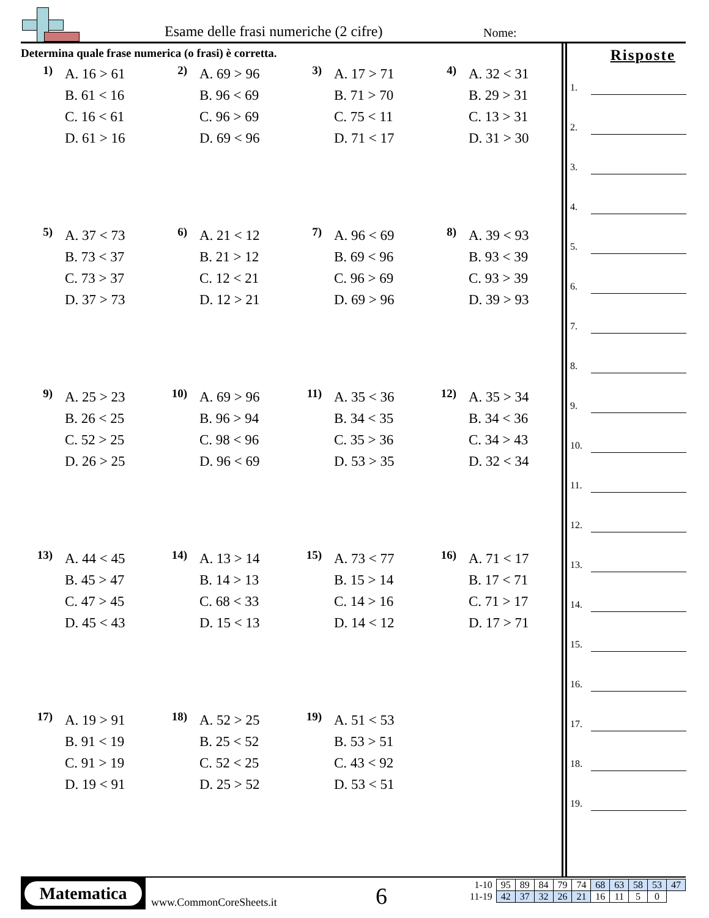Esame delle frasi numeriche (2 cifre)
Nome:
Determina quale frase numerica (o frasi) è corretta.
1)
A. 16 > 61
B. 61 < 16
C. 16 < 61
D. 61 > 16
2)
A. 69 > 96
B. 96 < 69
C. 96 > 69
D. 69 < 96
3)
A. 17 > 71
B. 71 > 70
C. 75 < 11
D. 71 < 17
4)
A. 32 < 31
B. 29 > 31
C. 13 > 31
D. 31 > 30
5)
A. 37 < 73
B. 73 < 37
C. 73 > 37
D. 37 > 73
6)
A. 21 < 12
B. 21 > 12
C. 12 < 21
D. 12 > 21
7)
A. 96 < 69
B. 69 < 96
C. 96 > 69
D. 69 > 96
8)
A. 39 < 93
B. 93 < 39
C. 93 > 39
D. 39 > 93
9)
A. 25 > 23
B. 26 < 25
C. 52 > 25
D. 26 > 25
10)
A. 69 > 96
B. 96 > 94
C. 98 < 96
D. 96 < 69
11)
A. 35 < 36
B. 34 < 35
C. 35 > 36
D. 53 > 35
12)
A. 35 > 34
B. 34 < 36
C. 34 > 43
D. 32 < 34
13)
A. 44 < 45
B. 45 > 47
C. 47 > 45
D. 45 < 43
14)
A. 13 > 14
B. 14 > 13
C. 68 < 33
D. 15 < 13
15)
A. 73 < 77
B. 15 > 14
C. 14 > 16
D. 14 < 12
16)
A. 71 < 17
B. 17 < 71
C. 71 > 17
D. 17 > 71
17)
A. 19 > 91
B. 91 < 19
C. 91 > 19
D. 19 < 91
18)
A. 52 > 25
B. 25 < 52
C. 52 < 25
D. 25 > 52
19)
A. 51 < 53
B. 53 > 51
C. 43 < 92
D. 53 < 51
Risposte
1.
2.
3.
4.
5.
6.
7.
8.
9.
10.
11.
12.
13.
14.
15.
16.
17.
18.
19.
Matematica
www.CommonCoreSheets.it 6
| 1-10 | 95 | 89 | 84 | 79 | 74 | 68 | 63 | 58 | 53 | 47 |
| 11-19 | 42 | 37 | 32 | 26 | 21 | 16 | 11 | 5 | 0 | |